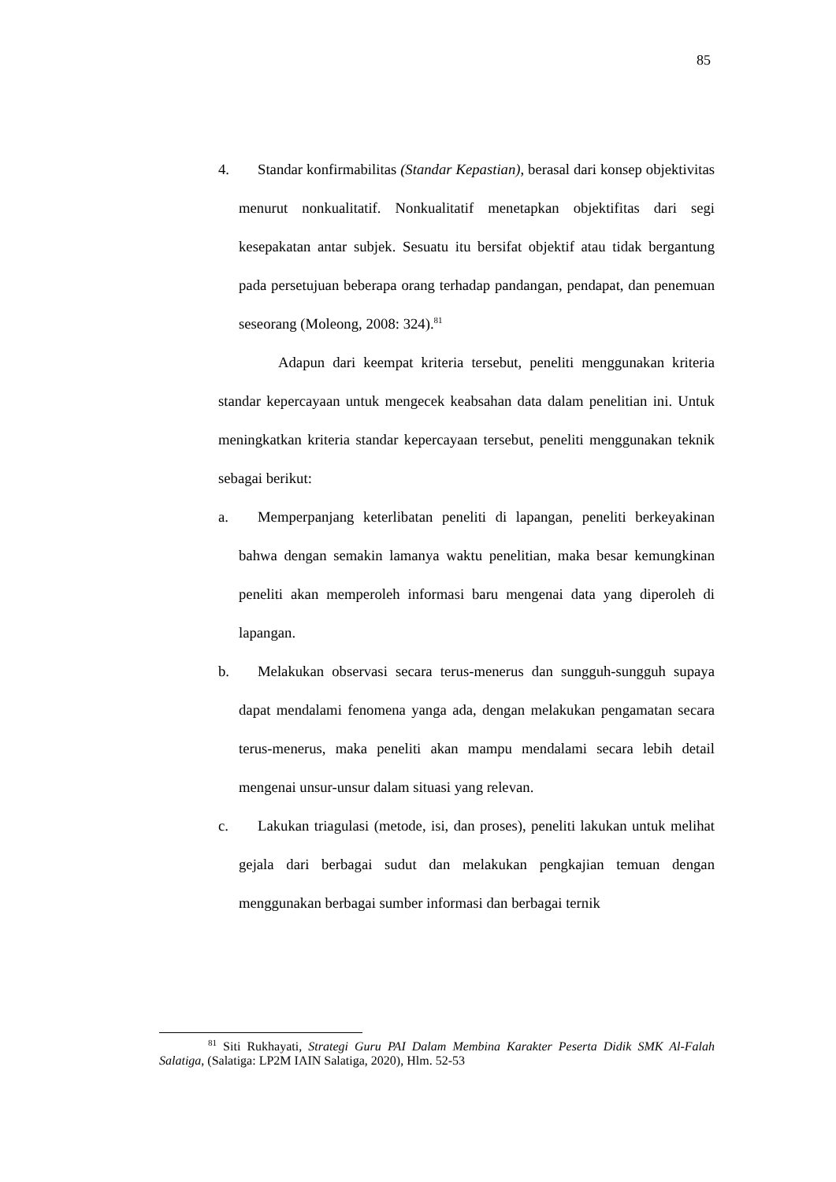85
4. Standar konfirmabilitas (Standar Kepastian), berasal dari konsep objektivitas menurut nonkualitatif. Nonkualitatif menetapkan objektifitas dari segi kesepakatan antar subjek. Sesuatu itu bersifat objektif atau tidak bergantung pada persetujuan beberapa orang terhadap pandangan, pendapat, dan penemuan seseorang (Moleong, 2008: 324).<sup>81</sup>
Adapun dari keempat kriteria tersebut, peneliti menggunakan kriteria standar kepercayaan untuk mengecek keabsahan data dalam penelitian ini. Untuk meningkatkan kriteria standar kepercayaan tersebut, peneliti menggunakan teknik sebagai berikut:
a. Memperpanjang keterlibatan peneliti di lapangan, peneliti berkeyakinan bahwa dengan semakin lamanya waktu penelitian, maka besar kemungkinan peneliti akan memperoleh informasi baru mengenai data yang diperoleh di lapangan.
b. Melakukan observasi secara terus-menerus dan sungguh-sungguh supaya dapat mendalami fenomena yanga ada, dengan melakukan pengamatan secara terus-menerus, maka peneliti akan mampu mendalami secara lebih detail mengenai unsur-unsur dalam situasi yang relevan.
c. Lakukan triagulasi (metode, isi, dan proses), peneliti lakukan untuk melihat gejala dari berbagai sudut dan melakukan pengkajian temuan dengan menggunakan berbagai sumber informasi dan berbagai ternik
<sup>81</sup> Siti Rukhayati, Strategi Guru PAI Dalam Membina Karakter Peserta Didik SMK Al-Falah Salatiga, (Salatiga: LP2M IAIN Salatiga, 2020), Hlm. 52-53